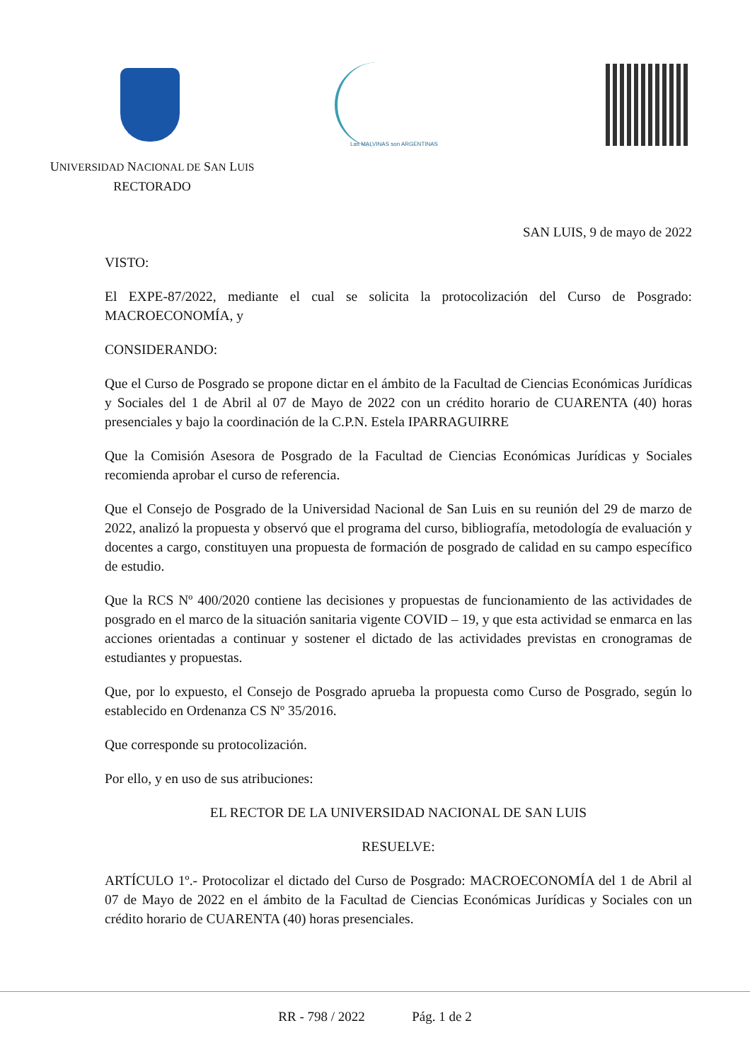Las MALVINAS son ARGENTINAS
UNIVERSIDAD NACIONAL DE SAN LUIS
RECTORADO
SAN LUIS, 9 de mayo de 2022
VISTO:
El EXPE-87/2022, mediante el cual se solicita la protocolización del Curso de Posgrado: MACROECONOMÍA, y
CONSIDERANDO:
Que el Curso de Posgrado se propone dictar en el ámbito de la Facultad de Ciencias Económicas Jurídicas y Sociales del 1 de Abril al 07 de Mayo de 2022 con un crédito horario de CUARENTA (40) horas presenciales y bajo la coordinación de la C.P.N. Estela IPARRAGUIRRE
Que la Comisión Asesora de Posgrado de la Facultad de Ciencias Económicas Jurídicas y Sociales recomienda aprobar el curso de referencia.
Que el Consejo de Posgrado de la Universidad Nacional de San Luis en su reunión del 29 de marzo de 2022, analizó la propuesta y observó que el programa del curso, bibliografía, metodología de evaluación y docentes a cargo, constituyen una propuesta de formación de posgrado de calidad en su campo específico de estudio.
Que la RCS Nº 400/2020 contiene las decisiones y propuestas de funcionamiento de las actividades de posgrado en el marco de la situación sanitaria vigente COVID – 19, y que esta actividad se enmarca en las acciones orientadas a continuar y sostener el dictado de las actividades previstas en cronogramas de estudiantes y propuestas.
Que, por lo expuesto, el Consejo de Posgrado aprueba la propuesta como Curso de Posgrado, según lo establecido en Ordenanza CS Nº 35/2016.
Que corresponde su protocolización.
Por ello, y en uso de sus atribuciones:
EL RECTOR DE LA UNIVERSIDAD NACIONAL DE SAN LUIS
RESUELVE:
ARTÍCULO 1º.- Protocolizar el dictado del Curso de Posgrado: MACROECONOMÍA del 1 de Abril al 07 de Mayo de 2022 en el ámbito de la Facultad de Ciencias Económicas Jurídicas y Sociales con un crédito horario de CUARENTA (40) horas presenciales.
RR - 798 / 2022 Pág. 1 de 2